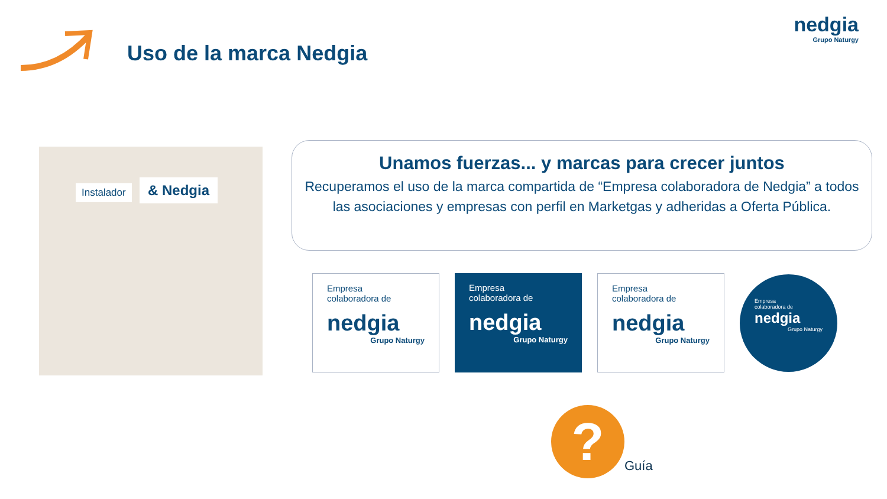Uso de la marca Nedgia
nedgia
Grupo Naturgy
Instalador & Nedgia
Unamos fuerzas... y marcas para crecer juntos
Recuperamos el uso de la marca compartida de “Empresa colaboradora de Nedgia” a todos las asociaciones y empresas con perfil en Marketgas y adheridas a Oferta Pública.
Empresa
colaboradora de
nedgia
Grupo Naturgy
Empresa
colaboradora de
nedgia
Grupo Naturgy
Empresa
colaboradora de
nedgia
Grupo Naturgy
Empresa
colaboradora de
nedgia
Grupo Naturgy
?
Guía